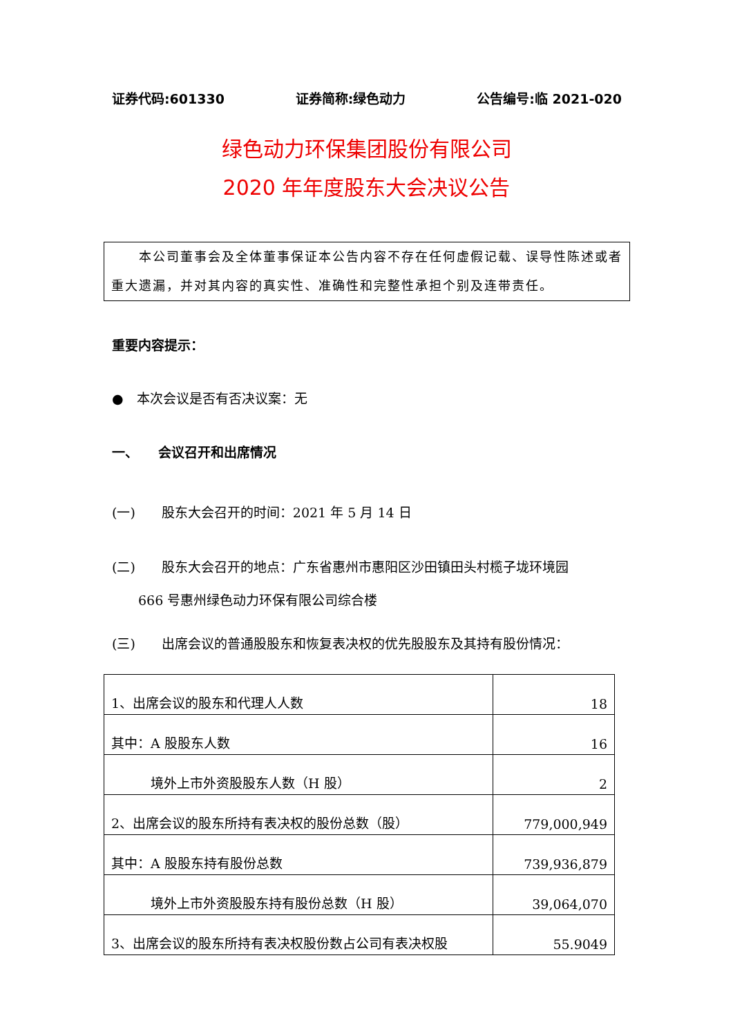证券代码:601330 证券简称:绿色动力 公告编号:临 2021-020
绿色动力环保集团股份有限公司
2020 年年度股东大会决议公告
　　本公司董事会及全体董事保证本公告内容不存在任何虚假记载、误导性陈述或者重大遗漏，并对其内容的真实性、准确性和完整性承担个别及连带责任。
重要内容提示：
●　本次会议是否有否决议案：无
一、　　会议召开和出席情况
(一)　　股东大会召开的时间：2021 年 5 月 14 日
(二)　　股东大会召开的地点：广东省惠州市惠阳区沙田镇田头村榄子垅环境园
　　666 号惠州绿色动力环保有限公司综合楼
(三)　　出席会议的普通股股东和恢复表决权的优先股股东及其持有股份情况：
| 1、出席会议的股东和代理人人数 | 18 |
| 其中：A 股股东人数 | 16 |
| 境外上市外资股股东人数（H 股） | 2 |
| 2、出席会议的股东所持有表决权的股份总数（股） | 779,000,949 |
| 其中：A 股股东持有股份总数 | 739,936,879 |
| 境外上市外资股股东持有股份总数（H 股） | 39,064,070 |
| 3、出席会议的股东所持有表决权股份数占公司有表决权股 | 55.9049 |